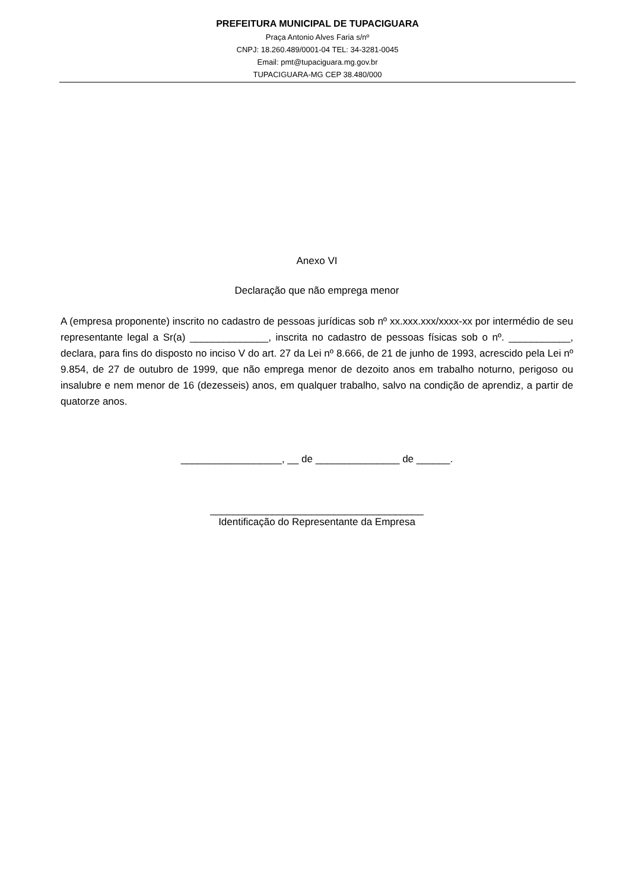PREFEITURA MUNICIPAL DE TUPACIGUARA
Praça Antonio Alves Faria s/nº
CNPJ: 18.260.489/0001-04 TEL: 34-3281-0045
Email: pmt@tupaciguara.mg.gov.br
TUPACIGUARA-MG CEP 38.480/000
Anexo VI
Declaração que não emprega menor
A (empresa proponente) inscrito no cadastro de pessoas jurídicas sob nº xx.xxx.xxx/xxxx-xx por intermédio de seu representante legal a Sr(a) ______________, inscrita no cadastro de pessoas físicas sob o nº. ___________, declara, para fins do disposto no inciso V do art. 27 da Lei nº 8.666, de 21 de junho de 1993, acrescido pela Lei nº 9.854, de 27 de outubro de 1999, que não emprega menor de dezoito anos em trabalho noturno, perigoso ou insalubre e nem menor de 16 (dezesseis) anos, em qualquer trabalho, salvo na condição de aprendiz, a partir de quatorze anos.
__________________, __ de _______________ de ______.
______________________________________
Identificação do Representante da Empresa